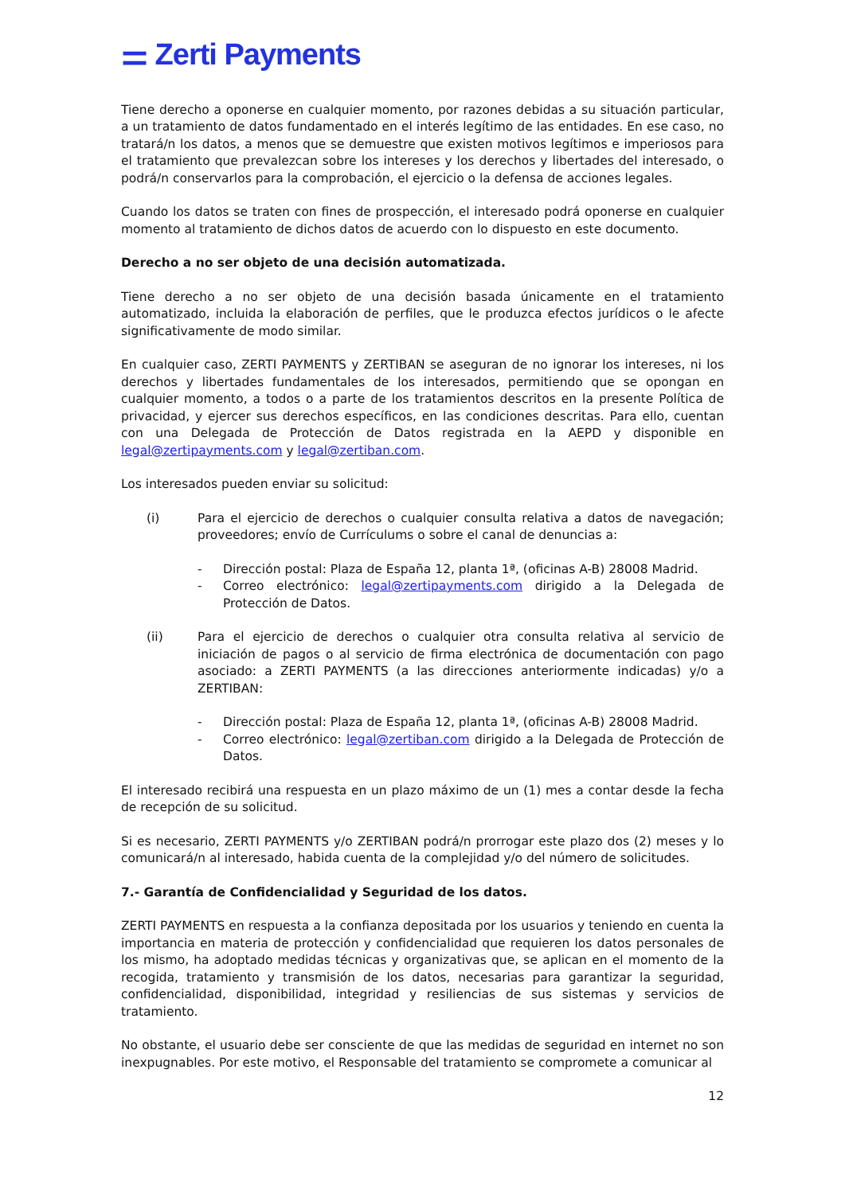⚌ Zerti Payments
Tiene derecho a oponerse en cualquier momento, por razones debidas a su situación particular, a un tratamiento de datos fundamentado en el interés legítimo de las entidades. En ese caso, no tratará/n los datos, a menos que se demuestre que existen motivos legítimos e imperiosos para el tratamiento que prevalezcan sobre los intereses y los derechos y libertades del interesado, o podrá/n conservarlos para la comprobación, el ejercicio o la defensa de acciones legales.
Cuando los datos se traten con fines de prospección, el interesado podrá oponerse en cualquier momento al tratamiento de dichos datos de acuerdo con lo dispuesto en este documento.
Derecho a no ser objeto de una decisión automatizada.
Tiene derecho a no ser objeto de una decisión basada únicamente en el tratamiento automatizado, incluida la elaboración de perfiles, que le produzca efectos jurídicos o le afecte significativamente de modo similar.
En cualquier caso, ZERTI PAYMENTS y ZERTIBAN se aseguran de no ignorar los intereses, ni los derechos y libertades fundamentales de los interesados, permitiendo que se opongan en cualquier momento, a todos o a parte de los tratamientos descritos en la presente Política de privacidad, y ejercer sus derechos específicos, en las condiciones descritas. Para ello, cuentan con una Delegada de Protección de Datos registrada en la AEPD y disponible en legal@zertipayments.com y legal@zertiban.com.
Los interesados pueden enviar su solicitud:
(i) Para el ejercicio de derechos o cualquier consulta relativa a datos de navegación; proveedores; envío de Currículums o sobre el canal de denuncias a:
- Dirección postal: Plaza de España 12, planta 1ª, (oficinas A-B) 28008 Madrid.
- Correo electrónico: legal@zertipayments.com dirigido a la Delegada de Protección de Datos.
(ii) Para el ejercicio de derechos o cualquier otra consulta relativa al servicio de iniciación de pagos o al servicio de firma electrónica de documentación con pago asociado: a ZERTI PAYMENTS (a las direcciones anteriormente indicadas) y/o a ZERTIBAN:
- Dirección postal: Plaza de España 12, planta 1ª, (oficinas A-B) 28008 Madrid.
- Correo electrónico: legal@zertiban.com dirigido a la Delegada de Protección de Datos.
El interesado recibirá una respuesta en un plazo máximo de un (1) mes a contar desde la fecha de recepción de su solicitud.
Si es necesario, ZERTI PAYMENTS y/o ZERTIBAN podrá/n prorrogar este plazo dos (2) meses y lo comunicará/n al interesado, habida cuenta de la complejidad y/o del número de solicitudes.
7.- Garantía de Confidencialidad y Seguridad de los datos.
ZERTI PAYMENTS en respuesta a la confianza depositada por los usuarios y teniendo en cuenta la importancia en materia de protección y confidencialidad que requieren los datos personales de los mismo, ha adoptado medidas técnicas y organizativas que, se aplican en el momento de la recogida, tratamiento y transmisión de los datos, necesarias para garantizar la seguridad, confidencialidad, disponibilidad, integridad y resiliencias de sus sistemas y servicios de tratamiento.
No obstante, el usuario debe ser consciente de que las medidas de seguridad en internet no son inexpugnables. Por este motivo, el Responsable del tratamiento se compromete a comunicar al
12